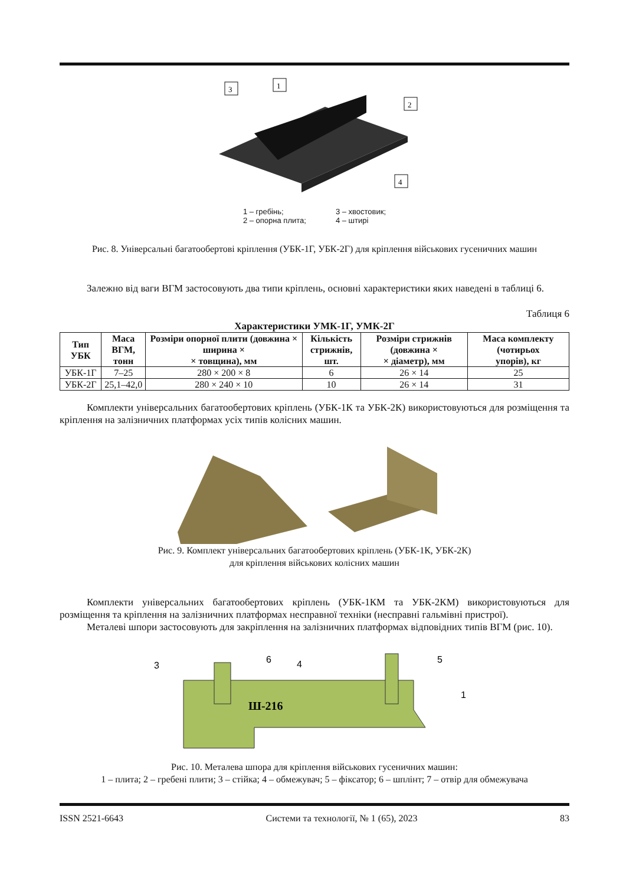3
1
2
4
1 – гребінь;
2 – опорна плита;
3 – хвостовик;
4 – штирі
Рис. 8. Універсальні багатообертові кріплення (УБК-1Г, УБК-2Г) для кріплення військових гусеничних машин
Залежно від ваги ВГМ застосовують два типи кріплень, основні характеристики яких наведені в таблиці 6.
Таблиця 6
Характеристики УМК-1Г, УМК-2Г
| Тип УБК | Маса ВГМ, тонн | Розміри опорної плити (довжина × ширина × × товщина), мм | Кількість стрижнів, шт. | Розміри стрижнів (довжина × × діаметр), мм | Маса комплекту (чотирьох упорів), кг |
| --- | --- | --- | --- | --- | --- |
| УБК-1Г | 7–25 | 280 × 200 × 8 | 6 | 26 × 14 | 25 |
| УБК-2Г | 25,1–42,0 | 280 × 240 × 10 | 10 | 26 × 14 | 31 |
Комплекти універсальних багатообертових кріплень (УБК-1К та УБК-2К) використовуються для роз­міщення та кріплення на залізничних платформах усіх типів колісних машин.
Рис. 9. Комплект універсальних багатообертових кріплень (УБК-1К, УБК-2К)
для кріплення військових колісних машин
Комплекти універсальних багатообертових кріплень (УБК-1КМ та УБК-2КМ) використовуються для розміщення та кріплення на залізничних платформах несправної техніки (несправні гальмівні пристрої).
Металеві шпори застосовують для закріплення на залізничних платформах відповідних типів ВГМ (рис. 10).
Ш-216
3
6
4
5
1
Рис. 10. Металева шпора для кріплення військових гусеничних машин:
1 – плита; 2 – гребені плити; 3 – стійка; 4 – обмежувач; 5 – фіксатор; 6 – шплінт; 7 – отвір для обмежувача
ISSN 2521-6643 Системи та технології, № 1 (65), 2023 83